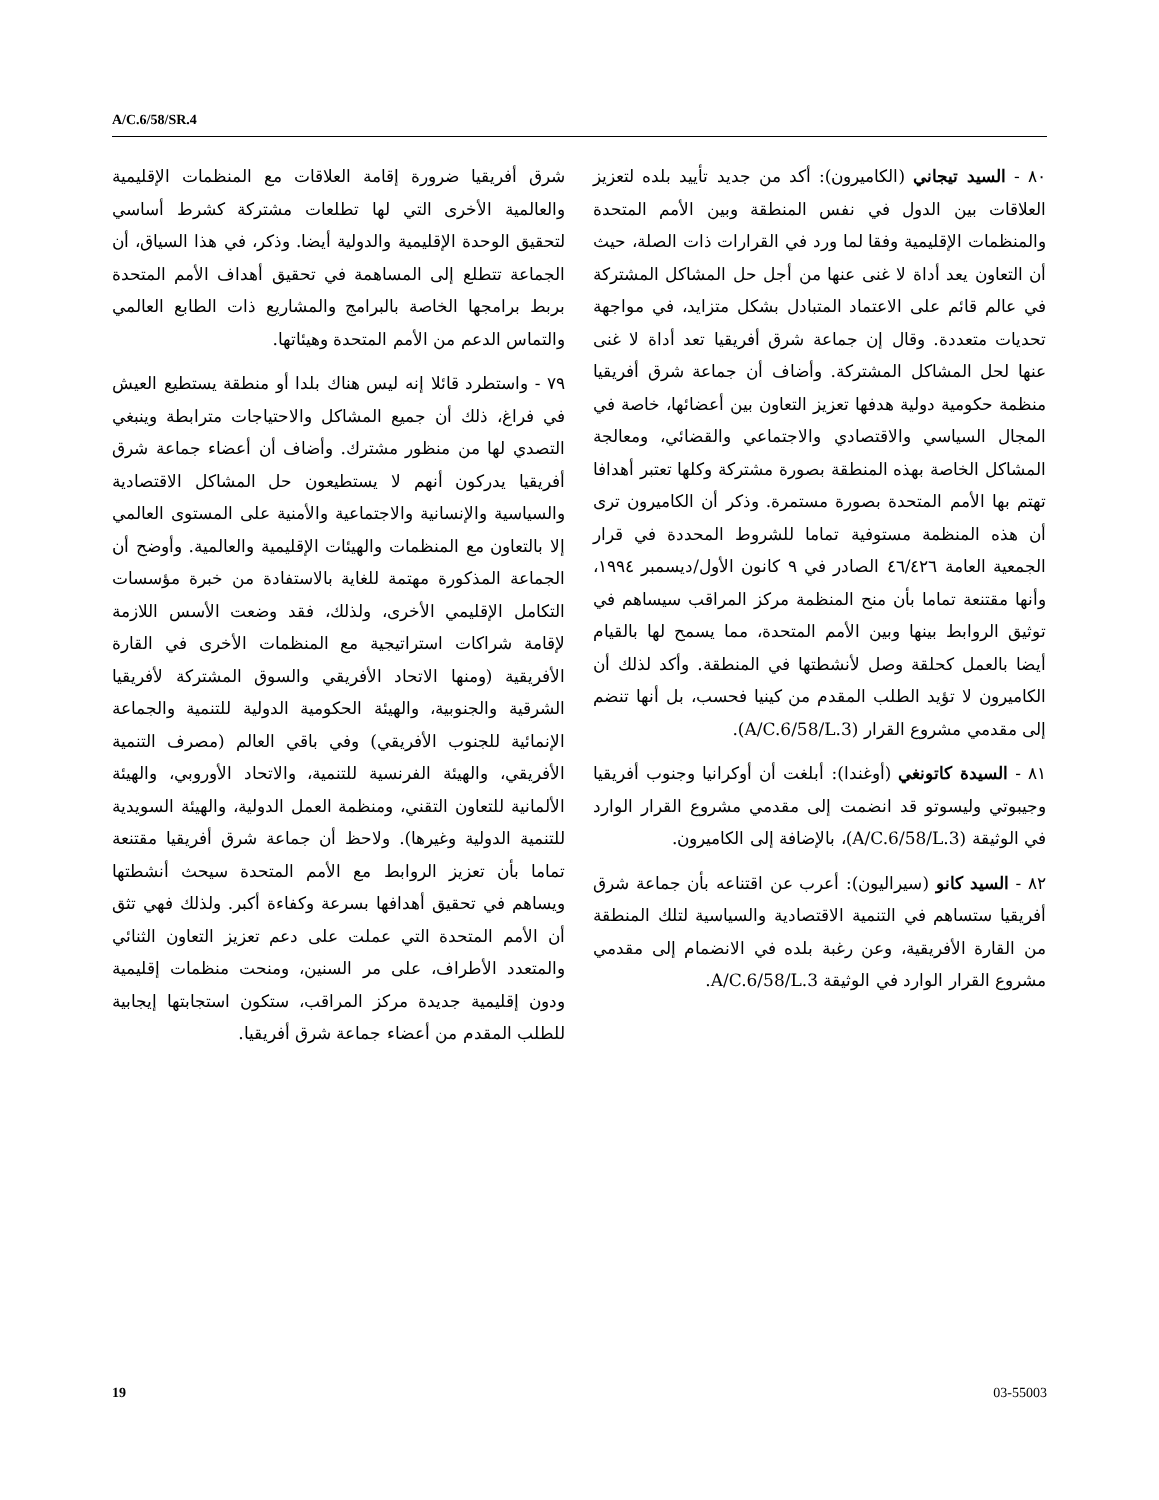A/C.6/58/SR.4
شرق أفريقيا ضرورة إقامة العلاقات مع المنظمات الإقليمية والعالمية الأخرى التي لها تطلعات مشتركة كشرط أساسي لتحقيق الوحدة الإقليمية والدولية أيضا. وذكر، في هذا السياق، أن الجماعة تتطلع إلى المساهمة في تحقيق أهداف الأمم المتحدة بربط برامجها الخاصة بالبرامج والمشاريع ذات الطابع العالمي والتماس الدعم من الأمم المتحدة وهيئاتها.
٧٩ - واستطرد قائلا إنه ليس هناك بلدا أو منطقة يستطيع العيش في فراغ، ذلك أن جميع المشاكل والاحتياجات مترابطة وينبغي التصدي لها من منظور مشترك. وأضاف أن أعضاء جماعة شرق أفريقيا يدركون أنهم لا يستطيعون حل المشاكل الاقتصادية والسياسية والإنسانية والاجتماعية والأمنية على المستوى العالمي إلا بالتعاون مع المنظمات والهيئات الإقليمية والعالمية. وأوضح أن الجماعة المذكورة مهتمة للغاية بالاستفادة من خبرة مؤسسات التكامل الإقليمي الأخرى، ولذلك، فقد وضعت الأسس اللازمة لإقامة شراكات استراتيجية مع المنظمات الأخرى في القارة الأفريقية (ومنها الاتحاد الأفريقي والسوق المشتركة لأفريقيا الشرقية والجنوبية، والهيئة الحكومية الدولية للتنمية والجماعة الإنمائية للجنوب الأفريقي) وفي باقي العالم (مصرف التنمية الأفريقي، والهيئة الفرنسية للتنمية، والاتحاد الأوروبي، والهيئة الألمانية للتعاون التقني، ومنظمة العمل الدولية، والهيئة السويدية للتنمية الدولية وغيرها). ولاحظ أن جماعة شرق أفريقيا مقتنعة تماما بأن تعزيز الروابط مع الأمم المتحدة سيحث أنشطتها ويساهم في تحقيق أهدافها بسرعة وكفاءة أكبر. ولذلك فهي تثق أن الأمم المتحدة التي عملت على دعم تعزيز التعاون الثنائي والمتعدد الأطراف، على مر السنين، ومنحت منظمات إقليمية ودون إقليمية جديدة مركز المراقب، ستكون استجابتها إيجابية للطلب المقدم من أعضاء جماعة شرق أفريقيا.
٨٠ - السيد تيجاني (الكاميرون): أكد من جديد تأييد بلده لتعزيز العلاقات بين الدول في نفس المنطقة وبين الأمم المتحدة والمنظمات الإقليمية وفقا لما ورد في القرارات ذات الصلة، حيث أن التعاون يعد أداة لا غنى عنها من أجل حل المشاكل المشتركة في عالم قائم على الاعتماد المتبادل بشكل متزايد، في مواجهة تحديات متعددة. وقال إن جماعة شرق أفريقيا تعد أداة لا غنى عنها لحل المشاكل المشتركة. وأضاف أن جماعة شرق أفريقيا منظمة حكومية دولية هدفها تعزيز التعاون بين أعضائها، خاصة في المجال السياسي والاقتصادي والاجتماعي والقضائي، ومعالجة المشاكل الخاصة بهذه المنطقة بصورة مشتركة وكلها تعتبر أهدافا تهتم بها الأمم المتحدة بصورة مستمرة. وذكر أن الكاميرون ترى أن هذه المنظمة مستوفية تماما للشروط المحددة في قرار الجمعية العامة ٤٦/٤٢٦ الصادر في ٩ كانون الأول/ديسمبر ١٩٩٤، وأنها مقتنعة تماما بأن منح المنظمة مركز المراقب سيساهم في توثيق الروابط بينها وبين الأمم المتحدة، مما يسمح لها بالقيام أيضا بالعمل كحلقة وصل لأنشطتها في المنطقة. وأكد لذلك أن الكاميرون لا تؤيد الطلب المقدم من كينيا فحسب، بل أنها تنضم إلى مقدمي مشروع القرار (A/C.6/58/L.3).
٨١ - السيدة كاتونغي (أوغندا): أبلغت أن أوكرانيا وجنوب أفريقيا وجيبوتي وليسوتو قد انضمت إلى مقدمي مشروع القرار الوارد في الوثيقة (A/C.6/58/L.3)، بالإضافة إلى الكاميرون.
٨٢ - السيد كانو (سيراليون): أعرب عن اقتناعه بأن جماعة شرق أفريقيا ستساهم في التنمية الاقتصادية والسياسية لتلك المنطقة من القارة الأفريقية، وعن رغبة بلده في الانضمام إلى مقدمي مشروع القرار الوارد في الوثيقة A/C.6/58/L.3.
19 03-55003